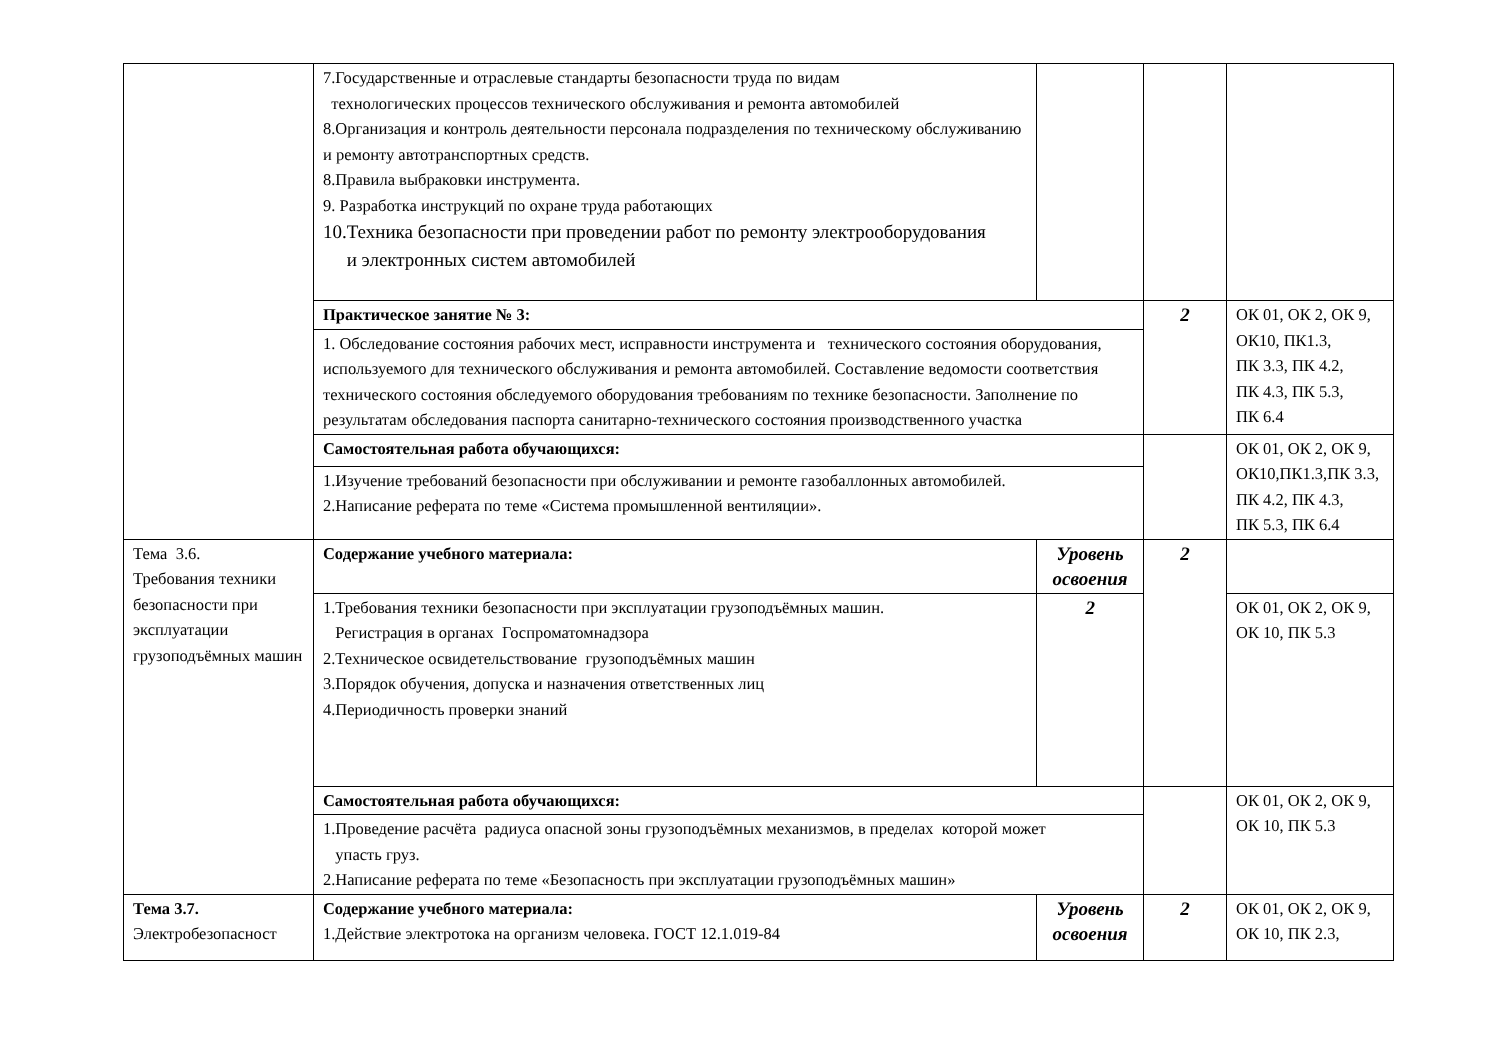| | 7.Государственные и отраслевые стандарты безопасности труда по видам технологических процессов технического обслуживания и ремонта автомобилей 8.Организация и контроль деятельности персонала подразделения по техническому обслуживанию и ремонту автотранспортных средств. 8.Правила выбраковки инструмента. 9. Разработка инструкций по охране труда работающих 10.Техника безопасности при проведении работ по ремонту электрооборудования и электронных систем автомобилей | | | |
| | Практическое занятие № 3: | | 2 | ОК 01, ОК 2, ОК 9, ОК10, ПК1.3, ПК 3.3, ПК 4.2, ПК 4.3, ПК 5.3, ПК 6.4 |
| | 1. Обследование состояния рабочих мест, исправности инструмента и технического состояния оборудования, используемого для технического обслуживания и ремонта автомобилей. Составление ведомости соответствия технического состояния обследуемого оборудования требованиям по технике безопасности. Заполнение по результатам обследования паспорта санитарно-технического состояния производственного участка | | | |
| | Самостоятельная работа обучающихся: | | | ОК 01, ОК 2, ОК 9, ОК10,ПК1.3,ПК 3.3, ПК 4.2, ПК 4.3, ПК 5.3, ПК 6.4 |
| | 1.Изучение требований безопасности при обслуживании и ремонте газобаллонных автомобилей. 2.Написание реферата по теме «Система промышленной вентиляции». | | | |
| Тема 3.6. Требования техники безопасности при эксплуатации грузоподъёмных машин | Содержание учебного материала: | Уровень освоения | 2 | |
| | 1.Требования техники безопасности при эксплуатации грузоподъёмных машин. Регистрация в органах Госпроматомнадзора 2.Техническое освидетельствование грузоподъёмных машин 3.Порядок обучения, допуска и назначения ответственных лиц 4.Периодичность проверки знаний | 2 | | ОК 01, ОК 2, ОК 9, ОК 10, ПК 5.3 |
| | Самостоятельная работа обучающихся: | | | ОК 01, ОК 2, ОК 9, ОК 10, ПК 5.3 |
| | 1.Проведение расчёта радиуса опасной зоны грузоподъёмных механизмов, в пределах которой может упасть груз. 2.Написание реферата по теме «Безопасность при эксплуатации грузоподъёмных машин» | | | |
| Тема 3.7. Электробезопасност | Содержание учебного материала: 1.Действие электротока на организм человека. ГОСТ 12.1.019-84 | Уровень освоения | 2 | ОК 01, ОК 2, ОК 9, ОК 10, ПК 2.3, |